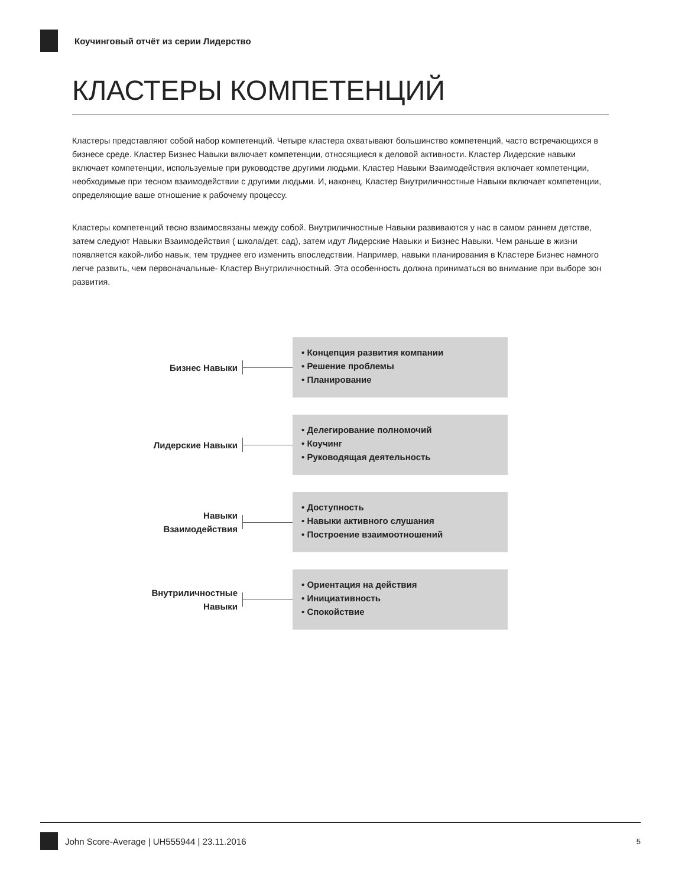Коучинговый отчёт из серии Лидерство
КЛАСТЕРЫ КОМПЕТЕНЦИЙ
Кластеры представляют собой набор компетенций. Четыре кластера охватывают большинство компетенций, часто встречающихся в бизнесе среде. Кластер Бизнес Навыки включает компетенции, относящиеся к деловой активности. Кластер Лидерские навыки включает компетенции, используемые при руководстве другими людьми. Кластер Навыки Взаимодействия включает компетенции, необходимые при тесном взаимодействии с другими людьми. И, наконец, Кластер Внутриличностные Навыки включает компетенции, определяющие ваше отношение к рабочему процессу.
Кластеры компетенций тесно взаимосвязаны между собой. Внутриличностные Навыки развиваются у нас в самом раннем детстве, затем следуют Навыки Взаимодействия ( школа/дет. сад), затем идут Лидерские Навыки и Бизнес Навыки. Чем раньше в жизни появляется какой-либо навык, тем труднее его изменить впоследствии. Например, навыки планирования в Кластере Бизнес намного легче развить, чем первоначальные- Кластер Внутриличностный. Эта особенность должна приниматься во внимание при выборе зон развития.
Бизнес Навыки
• Концепция развития компании
• Решение проблемы
• Планирование
Лидерские Навыки
• Делегирование полномочий
• Коучинг
• Руководящая деятельность
Навыки
Взаимодействия
• Доступность
• Навыки активного слушания
• Построение взаимоотношений
Внутриличностные
Навыки
• Ориентация на действия
• Инициативность
• Спокойствие
John Score-Average | UH555944 | 23.11.2016 5